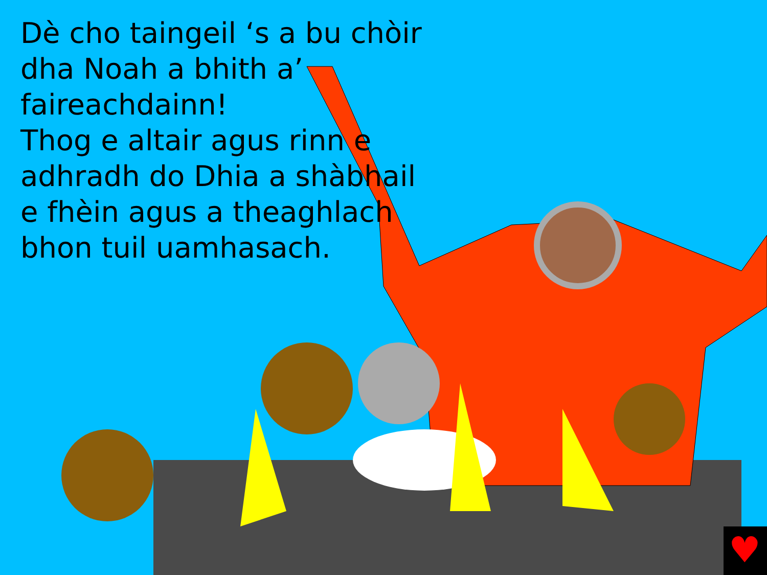♥
Dè cho taingeil ‘s a bu chòir dha Noah a bhith a’ faireachdainn!
Thog e altair agus rinn e adhradh do Dhia a shàbhail e fhèin agus a theaghlach bhon tuil uamhasach.